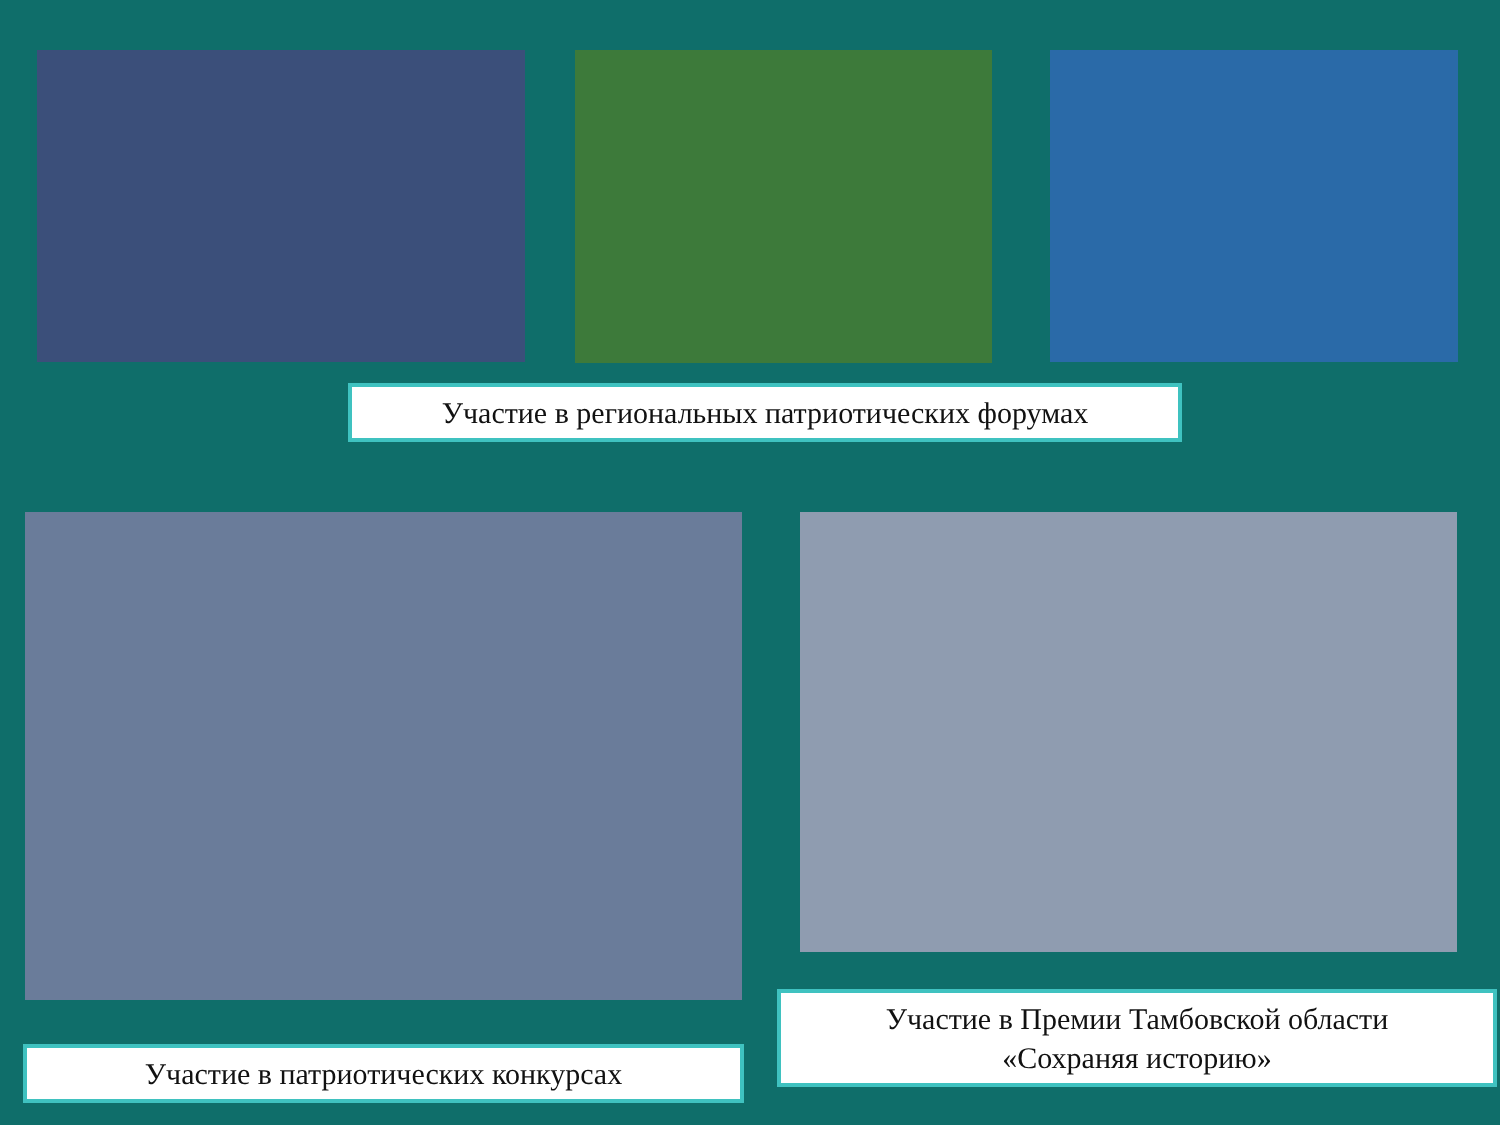Участие в региональных патриотических форумах
Участие в Премии Тамбовской области
«Сохраняя историю»
Участие в патриотических конкурсах